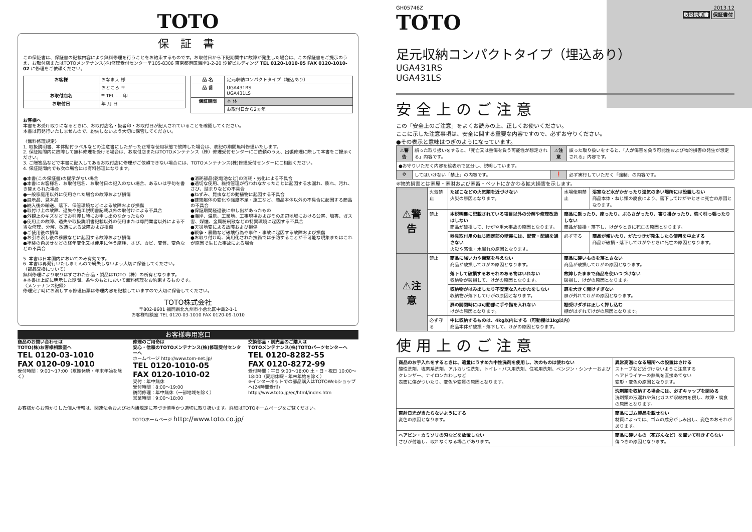TOTO
保 証 書
この保証書は、保証書の記載内容により無料修理を行うことをお約束するものです。お取付日から下記期間中に故障が発生した場合は、この保証書をご提示のうえ、お取付店またはTOTOメンテナンス(株)修理受付センター〒105-8306 東京都港区海岸1-2-20 汐留ビルディング TEL 0120-1010-05 FAX 0120-1010-02 に修理をご依頼ください。
| お客様 | おなまえ 様 |
| | おところ 〒 |
| お取付店名 | 〒 TEL – – 印 |
| お取付日 | 年 月 日 |
| 品 名 | 足元収納コンパクトタイプ（埋込あり） |
| 品 番 | UGA431RS UGA431LS |
| 保証期間 | 本 体 |
| | お取付日から2ヵ年 |
お客様へ
本書をお受け取りになるときに、お取付店名・扱者印・お取付日が記入されていることを確認してください。
本書は再発行いたしませんので、紛失しないよう大切に保管してください。
〈無料修理規定〉
1. 取扱説明書、本体貼付ラベルなどの注意書にしたがった正常な使用状態で故障した場合は、表記の期間無料修理いたします。
2. 保証期間内に故障して無料修理を受ける場合は、お取付店またはTOTOメンテナンス（株）修理受付センターにご依頼のうえ、出張修理に際して本書をご提示ください。
3. ご贈答品などで本書に記入してあるお取付店に修理がご依頼できない場合には、TOTOメンテナンス(株)修理受付センターにご相談ください。
4. 保証期間内でも次の場合には有料修理になります。
●本書(この保証書)の提示がない場合
●本書にお客様名、お取付店名、お取付日の記入のない場合、あるいは字句を書き替えられた場合
●一般家庭用以外に使用された場合の故障および損傷
●展示品、見本品
●納入後の輸送、落下、保管環境などによる故障および損傷
●取付け上の故障、過失や施工説明書記載以外の取付けによる不具合
●外観上のキズなどでお引渡し時にお申し出のなかったもの
●使用上の故障、過失や取扱説明書記載以外の使用または専門業者以外による不当な修理、分解、改造による故障および損傷
●ご使用後の損傷
●お引き渡し後の移設などに起因する故障および損傷
●塗装の色あせなどの経年変化又は使用に伴う摩耗、さび、カビ、変質、変色などの不具合
●消耗部品(乾電池など)の消耗・劣化による不具合
●適切な使用、維持管理が行われなかったことに起因する水漏れ、膨れ、汚れ、さび、詰まりなどの不具合
●ねずみ、昆虫などの動植物に起因する不具合
●建築躯体の変化や強度不足・施工など、商品本体以外の不具合に起因する商品の不具合
●保証期間経過後に申し出があったもの
●海岸、温泉、工業地、工事現場およびその周辺地域における公害、塩害、ガス害、煤煙、金属粉飛散などの特異環境に起因する不具合
●天災地変による故障および損傷
●戦争・暴動など破壊行為や事件・事故に起因する故障および損傷
●お取り付け時、実用化された技術では予防することが不可能な現象またはこれが原因で生じた事故による場合
5. 本書は日本国内においてのみ有効です。
6. 本書は再発行いたしませんので紛失しないよう大切に保管してください。
〈部品交換について〉
無料修理により取りはずされた部品・製品はTOTO（株）の所有となります。
※本書は上記に明示した期間、条件のもとにおいて無料修理をお約束するものです。
〈メンテナンス記録〉
修理完了時にお渡しする修理伝票は修理内容を記載していますので大切に保管してください。
TOTO株式会社
〒802-8601 福岡県北九州市小倉北区中島2-1-1
お客様相談室 TEL 0120-03-1010 FAX 0120-09-1010
お客様専用窓口
商品のお問い合わせは
TOTO(株)お客様相談室へ
TEL 0120-03-1010
FAX 0120-09-1010
受付時間：9:00～17:00（夏期休暇・年末年始を除く）
修理のご用命は
安心・信頼のTOTOメンテナンス(株)修理受付センターへ
ホームページ http://www.tom-net.jp/
TEL 0120-1010-05
FAX 0120-1010-02
受付：年中無休
受付時間：8:00～19:00
訪問修理：年中無休（一部地域を除く）
営業時間：9:00～18:00
交換部品・別売品のご購入は
TOTOメンテナンス(株)TOTOパーツセンターへ
TEL 0120-8282-55
FAX 0120-8272-99
受付時間：平日 9:00～18:00 土・日・祝日 10:00～18:00（夏期休暇・年末年始を除く）
※インターネットでの部品購入はTOTOWebショップへ(24時間受付)
http://www.toto.jp/ec/html/index.htm
お客様からお預かりした個人情報は、関連法令および社内諸規定に基づき慎重かつ適切に取り扱います。詳細はTOTOホームページをご覧ください。
TOTOホームページ http://www.toto.co.jp/
GH05746Z 2013.12
TOTO 取扱説明書 保証書付
足元収納コンパクトタイプ（埋込あり）
UGA431RS
UGA431LS
安全上のご注意
この「安全上のご注意」をよくお読みの上、正しくお使いください。
ここに示した注意事項は、安全に関する重要な内容ですので、必ずお守りください。
●その表示と意味はつぎのようになっています。
| ⚠警告 | 誤った取り扱いをすると、「死亡又は重傷を負う可能性が想定される」内容です。 | ⚠注意 | 誤った取り扱いをすると、「人が傷害を負う可能性および物的損害の発生が想定される」内容です。 |
| ●お守りいただく内容を絵表示で区分し、説明しています。 | | | |
| ⊘ | してはいけない「禁止」の内容です。 | ❗ | 必ず実行していただく「強制」の内容です。 |
※物的損害とは家屋・家財および家畜・ペットにかかわる拡大損害を示します。
| ⚠警告 | 火気禁止 | たばこなどの火気類を近づけない 火災の原因となります。 | 水場使用禁止 | 浴室など水がかかったり湿気の多い場所には設置しない 商品本体・ねじ類の腐食により、落下してけがやときに死亡の原因となります。 |
| | 禁止 | 本説明書に記載されている項目以外の分解や修理改造はしない 商品が破損して、けがや重大事故の原因となります。 | 商品に乗ったり、座ったり、ぶらさがったり、寄り掛かったり、強く引っ張ったりしない 商品が破損・落下し、けがやときに死亡の原因となります。 | |
| | | 器具取付用のねじ固定部の壁裏には、配管・配線を通さない 火災や感電・水漏れの原因となります。 | 必ず守る | 商品が傾いたり、がたつきが発生したら使用を中止する 商品が破損・落下してけがやときに死亡の原因となります。 |
| ⚠注意 | 禁止 | 商品に強い力や衝撃を与えない 商品が破損してけがの原因となります。 | 商品に硬いものを落とさない 商品が破損してけがの原因となります。 | |
| | | 落下して破損するおそれのある物はいれない 収納物が破損して、けがの原因となります。 | 故障したままで商品を使いつづけない 破損し、けがの原因となります。 | |
| | | 収納物がはみ出したり不安定な入れかたをしない 収納物が落下してけがの原因となります。 | 扉を大きく開けすぎない 扉が外れてけがの原因となります。 | |
| | | 扉の開閉時には可動部に手や指を入れない けがの原因となります。 | 棚受けダボは正しく押し込む 棚がはずれてけがの原因となります。 | |
| | 必ず守る | 中に収納するものは、4kg以内にする（可動棚は1kg以内） 商品本体が破損・落下して、けがの原因となります。 | | |
使用上のご注意
| 商品のお手入れをするときは、適量にうすめた中性洗剤を使用し、次のものは使わない 酸性洗剤、塩素系洗剤、アルカリ性洗剤、トイレ・バス用洗剤、住宅用洗剤、ベンジン・シンナーおよびクレンザー、ナイロンたわしなど 表面に傷がついたり、変色や変質の原因となります。 | 異常高温になる場所への設置はさける ストーブなど近づけないように注意する ヘアドライヤーの熱風を直接あてない 変形・変色の原因となります。 |
| | 洗剤類を収納する場合には、必ずキャップを閉める 洗剤類の液漏れや気化ガスが収納内を侵し、故障・腐食の原因となります。 |
| 直射日光が当たらないようにする 変色の原因となります。 | 商品にゴム製品を載せない 材質によっては、ゴムの成分がしみ出し、変色のおそれがあります。 |
| ヘアピン・カミソリの刃などを放置しない さびが付着し、取れなくなる場合があります。 | 商品に硬いもの（花びんなど）を置いて引きずらない 傷つきの原因となります。 |